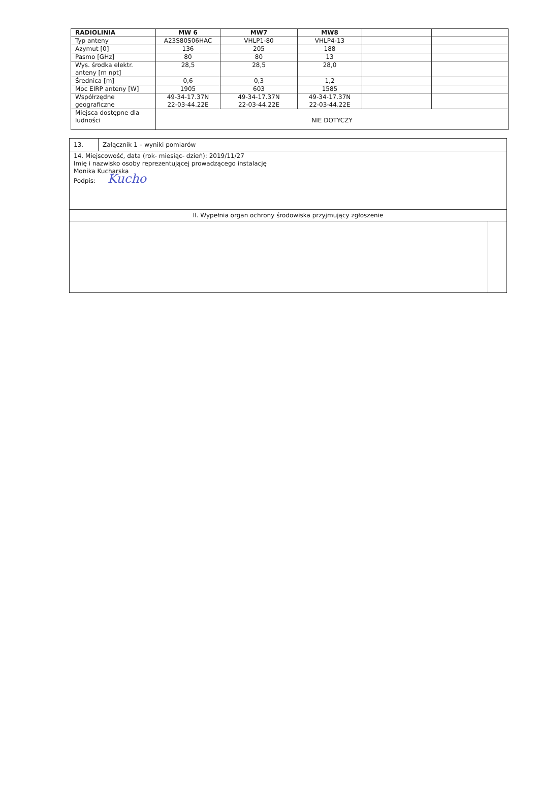| RADIOLINIA | MW 6 | MW7 | MW8 | | |
| Typ anteny | A23S80S06HAC | VHLP1-80 | VHLP4-13 | | |
| Azymut [0] | 136 | 205 | 188 | | |
| Pasmo [GHz] | 80 | 80 | 13 | | |
| Wys. środka elektr. anteny [m npt] | 28,5 | 28,5 | 28,0 | | |
| Średnica [m] | 0,6 | 0,3 | 1,2 | | |
| Moc EIRP anteny [W] | 1905 | 603 | 1585 | | |
| Współrzędne geograficzne | 49-34-17.37N 22-03-44.22E | 49-34-17.37N 22-03-44.22E | 49-34-17.37N 22-03-44.22E | | |
| Miejsca dostępne dla ludności | NIE DOTYCZY | | | | |
| 13. | Załącznik 1 – wyniki pomiarów | |
| 14. Miejscowość, data (rok- miesiąc- dzień): 2019/11/27 Imię i nazwisko osoby reprezentującej prowadzącego instalację Monika Kucharska Podpis: Kucho | | |
| II. Wypełnia organ ochrony środowiska przyjmujący zgłoszenie | | |